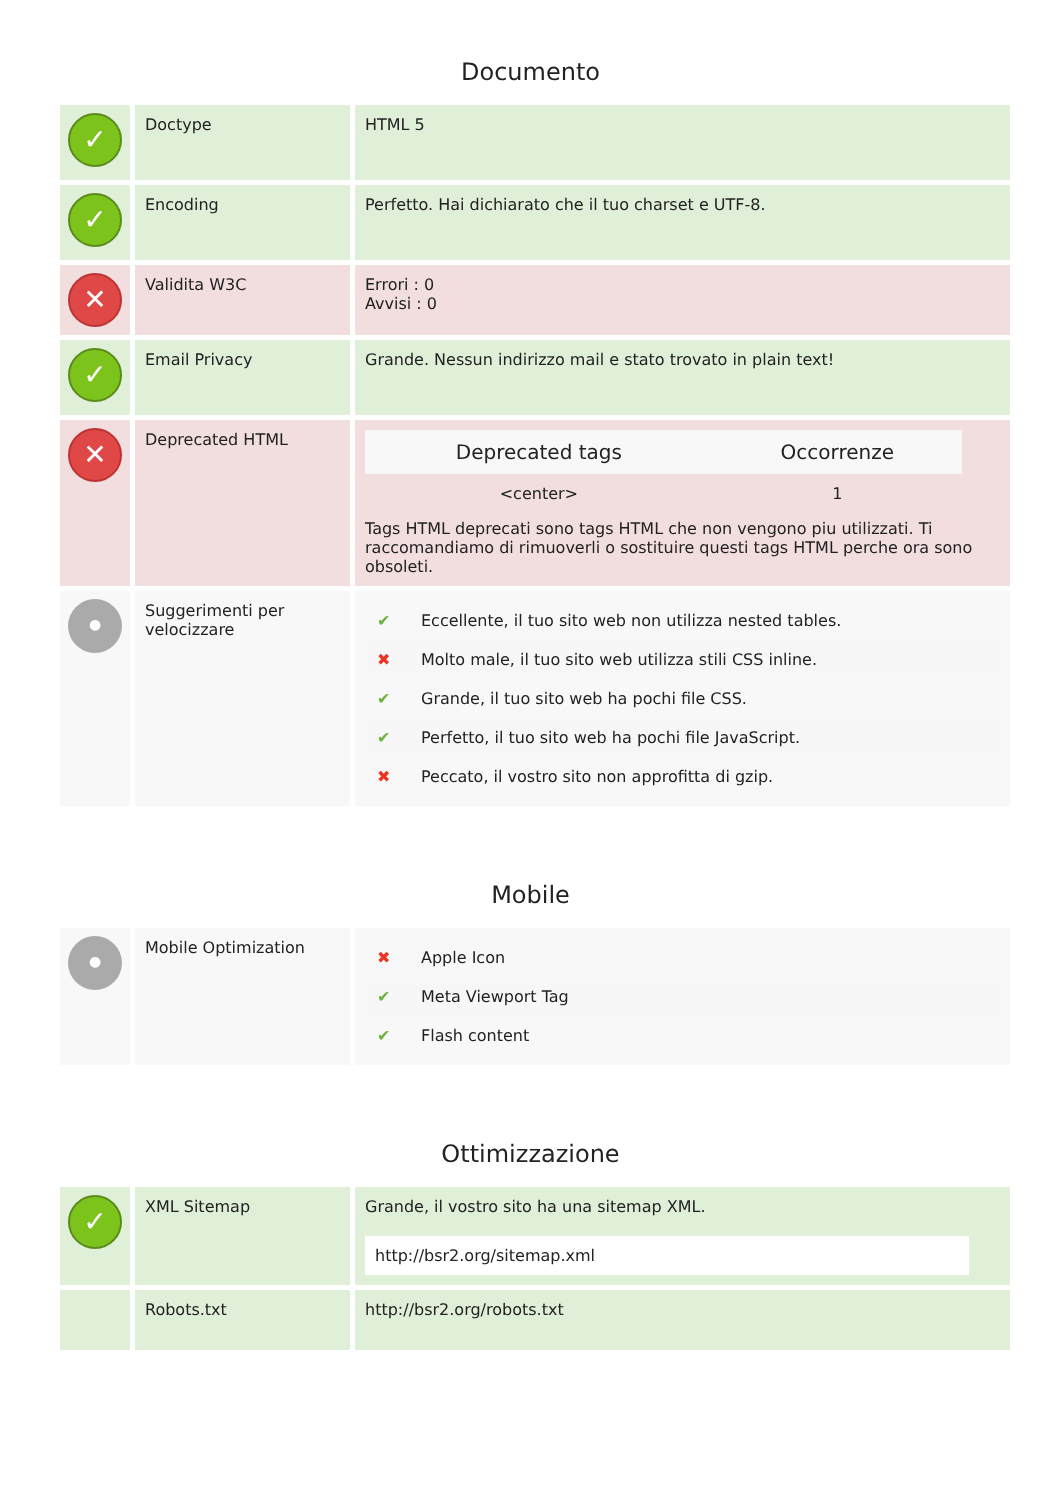Documento
| ✓ | Doctype | HTML 5 |
| ✓ | Encoding | Perfetto. Hai dichiarato che il tuo charset e UTF-8. |
| ✕ | Validita W3C | Errori : 0 Avvisi : 0 |
| ✓ | Email Privacy | Grande. Nessun indirizzo mail e stato trovato in plain text! |
| ✕ | Deprecated HTML | / Deprecated tags / Occorrenze / / --- / --- / / <center> / 1 / Tags HTML deprecati sono tags HTML che non vengono piu utilizzati. Ti raccomandiamo di rimuoverli o sostituire questi tags HTML perche ora sono obsoleti. |
| ● | Suggerimenti per velocizzare | / ✔ / Eccellente, il tuo sito web non utilizza nested tables. / / ✖ / Molto male, il tuo sito web utilizza stili CSS inline. / / ✔ / Grande, il tuo sito web ha pochi file CSS. / / ✔ / Perfetto, il tuo sito web ha pochi file JavaScript. / / ✖ / Peccato, il vostro sito non approfitta di gzip. / |
Mobile
| ● | Mobile Optimization | / ✖ / Apple Icon / / ✔ / Meta Viewport Tag / / ✔ / Flash content / |
Ottimizzazione
| ✓ | XML Sitemap | Grande, il vostro sito ha una sitemap XML. http://bsr2.org/sitemap.xml |
| | Robots.txt | http://bsr2.org/robots.txt |